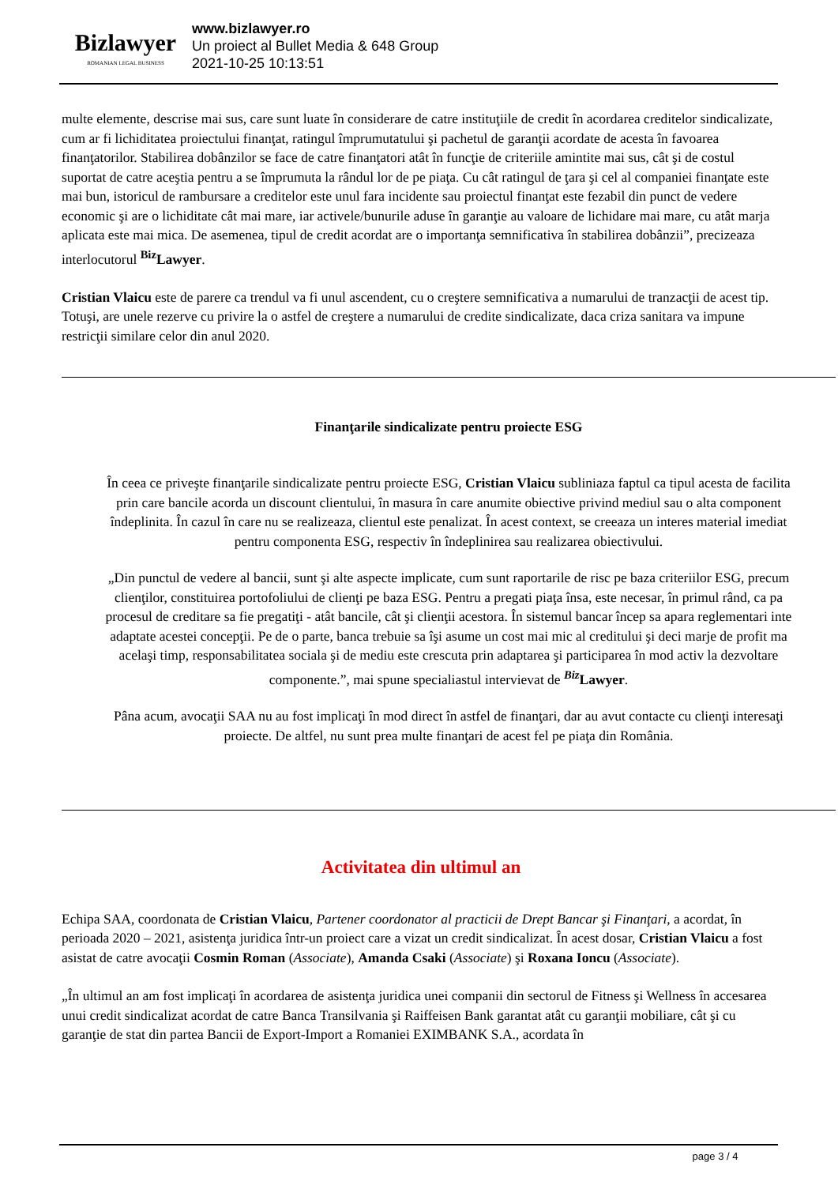Bizlawyer
ROMANIAN LEGAL BUSINESS
www.bizlawyer.ro
Un proiect al Bullet Media & 648 Group
2021-10-25 10:13:51
multe elemente, descrise mai sus, care sunt luate în considerare de catre instituţiile de credit în acordarea creditelor sindicalizate, cum ar fi lichiditatea proiectului finanţat, ratingul împrumutatului şi pachetul de garanţii acordate de acesta în favoarea finanţatorilor. Stabilirea dobânzilor se face de catre finanţatori atât în funcţie de criteriile amintite mai sus, cât şi de costul suportat de catre aceştia pentru a se împrumuta la rândul lor de pe piaţa. Cu cât ratingul de ţara şi cel al companiei finanţate este mai bun, istoricul de rambursare a creditelor este unul fara incidente sau proiectul finanţat este fezabil din punct de vedere economic şi are o lichiditate cât mai mare, iar activele/bunurile aduse în garanţie au valoare de lichidare mai mare, cu atât marja aplicata este mai mica. De asemenea, tipul de credit acordat are o importanţa semnificativa în stabilirea dobânzii”, precizeaza interlocutorul <sup>Biz</sup>Lawyer.
Cristian Vlaicu este de parere ca trendul va fi unul ascendent, cu o creştere semnificativa a numarului de tranzacţii de acest tip. Totuşi, are unele rezerve cu privire la o astfel de creştere a numarului de credite sindicalizate, daca criza sanitara va impune restricţii similare celor din anul 2020.
Finanţarile sindicalizate pentru proiecte ESG
În ceea ce priveşte finanţarile sindicalizate pentru proiecte ESG, Cristian Vlaicu subliniaza faptul ca tipul acesta de facilita
prin care bancile acorda un discount clientului, în masura în care anumite obiective privind mediul sau o alta component
îndeplinita. În cazul în care nu se realizeaza, clientul este penalizat. În acest context, se creeaza un interes material imediat
pentru componenta ESG, respectiv în îndeplinirea sau realizarea obiectivului.
„Din punctul de vedere al bancii, sunt şi alte aspecte implicate, cum sunt raportarile de risc pe baza criteriilor ESG, precum
clienţilor, constituirea portofoliului de clienţi pe baza ESG. Pentru a pregati piaţa însa, este necesar, în primul rând, ca pa
procesul de creditare sa fie pregatiţi - atât bancile, cât şi clienţii acestora. În sistemul bancar încep sa apara reglementari inte
adaptate acestei concepţii. Pe de o parte, banca trebuie sa îşi asume un cost mai mic al creditului şi deci marje de profit ma
acelaşi timp, responsabilitatea sociala şi de mediu este crescuta prin adaptarea şi participarea în mod activ la dezvoltare
componente.”, mai spune specialiastul intervievat de <sup>Biz</sup>Lawyer.
Pâna acum, avocaţii SAA nu au fost implicaţi în mod direct în astfel de finanţari, dar au avut contacte cu clienţi interesaţi
proiecte. De altfel, nu sunt prea multe finanţari de acest fel pe piaţa din România.
Activitatea din ultimul an
Echipa SAA, coordonata de Cristian Vlaicu, Partener coordonator al practicii de Drept Bancar şi Finanţari, a acordat, în perioada 2020 – 2021, asistenţa juridica într-un proiect care a vizat un credit sindicalizat. În acest dosar, Cristian Vlaicu a fost asistat de catre avocaţii Cosmin Roman (Associate), Amanda Csaki (Associate) şi Roxana Ioncu (Associate).
„În ultimul an am fost implicaţi în acordarea de asistenţa juridica unei companii din sectorul de Fitness şi Wellness în accesarea unui credit sindicalizat acordat de catre Banca Transilvania şi Raiffeisen Bank garantat atât cu garanţii mobiliare, cât şi cu garanţie de stat din partea Bancii de Export-Import a Romaniei EXIMBANK S.A., acordata în
page 3 / 4